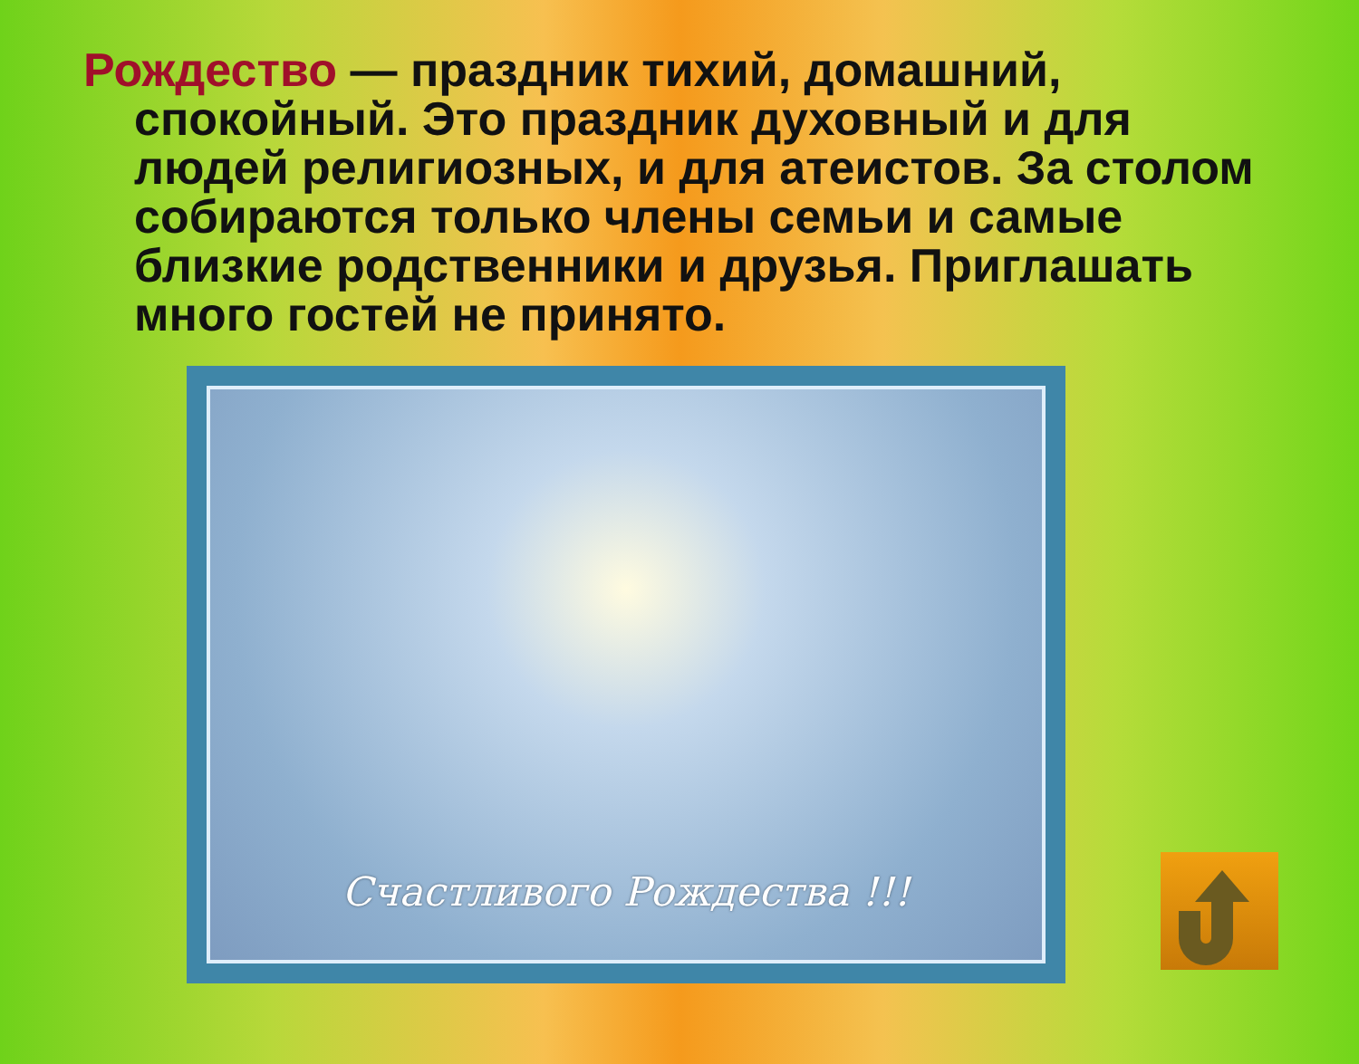Рождество — праздник тихий, домашний, спокойный. Это праздник духовный и для людей религиозных, и для атеистов. За столом собираются только члены семьи и самые близкие родственники и друзья. Приглашать много гостей не принято.
Счастливого Рождества !!!